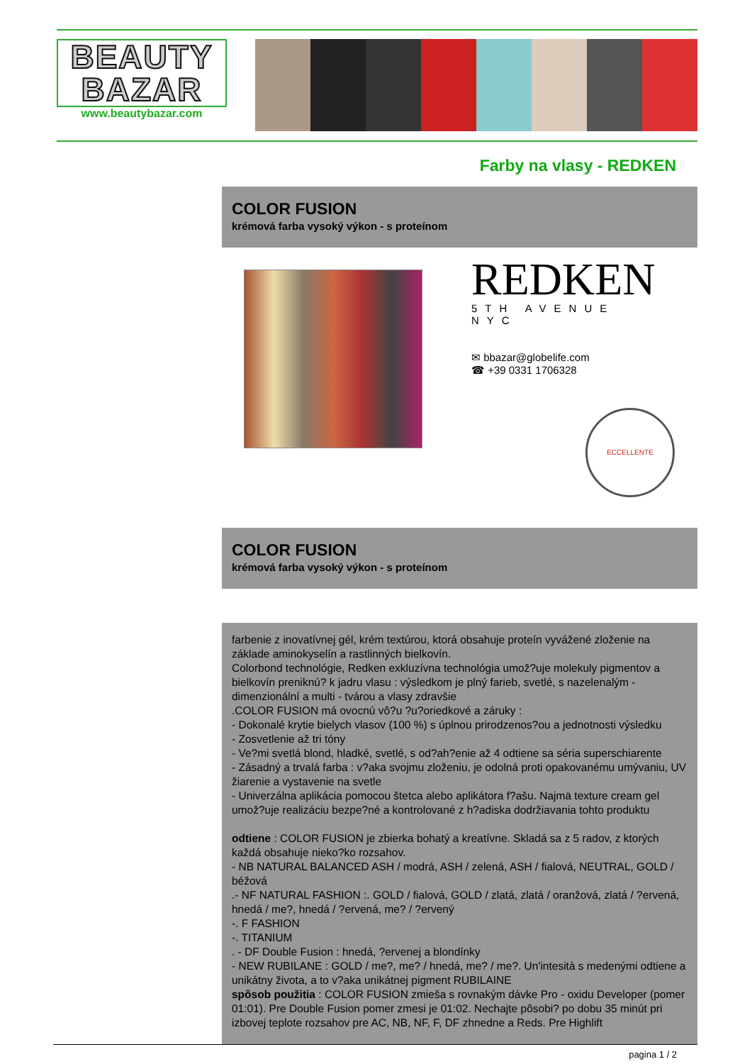BEAUTY
BAZAR
www.beautybazar.com
Farby na vlasy - REDKEN
COLOR FUSION
krémová farba vysoký výkon - s proteínom
REDKEN
5TH AVENUE NYC
✉ bbazar@globelife.com
☎ +39 0331 1706328
ECCELLENTE
COLOR FUSION
krémová farba vysoký výkon - s proteínom
farbenie z inovatívnej gél, krém textúrou, ktorá obsahuje proteín vyvážené zloženie na základe aminokyselín a rastlinných bielkovín.
Colorbond technológie, Redken exkluzívna technológia umož?uje molekuly pigmentov a bielkovín preniknú? k jadru vlasu : výsledkom je plný farieb, svetlé, s nazelenalým - dimenzionální a multi - tvárou a vlasy zdravšie
.COLOR FUSION má ovocnú vô?u ?u?oriedkové a záruky :
- Dokonalé krytie bielych vlasov (100 %) s úplnou prirodzenos?ou a jednotnosti výsledku
- Zosvetlenie až tri tóny
- Ve?mi svetlá blond, hladké, svetlé, s od?ah?enie až 4 odtiene sa séria superschiarente
- Zásadný a trvalá farba : v?aka svojmu zloženiu, je odolná proti opakovanému umývaniu, UV žiarenie a vystavenie na svetle
- Univerzálna aplikácia pomocou štetca alebo aplikátora f?ašu. Najmä texture cream gel umož?uje realizáciu bezpe?né a kontrolované z h?adiska dodržiavania tohto produktu
odtiene : COLOR FUSION je zbierka bohatý a kreatívne. Skladá sa z 5 radov, z ktorých každá obsahuje nieko?ko rozsahov.
- NB NATURAL BALANCED ASH / modrá, ASH / zelená, ASH / fialová, NEUTRAL, GOLD / béžová
.- NF NATURAL FASHION :. GOLD / fialová, GOLD / zlatá, zlatá / oranžová, zlatá / ?ervená, hnedá / me?, hnedá / ?ervená, me? / ?ervený
-. F FASHION
-. TITANIUM
. - DF Double Fusion : hnedá, ?ervenej a blondínky
- NEW RUBILANE : GOLD / me?, me? / hnedá, me? / me?. Un'intesità s medenými odtiene a unikátny života, a to v?aka unikátnej pigment RUBILAINE
spôsob použitia : COLOR FUSION zmieša s rovnakým dávke Pro - oxidu Developer (pomer 01:01). Pre Double Fusion pomer zmesi je 01:02. Nechajte pôsobi? po dobu 35 minút pri izbovej teplote rozsahov pre AC, NB, NF, F, DF zhnedne a Reds. Pre Highlift
pagina 1 / 2